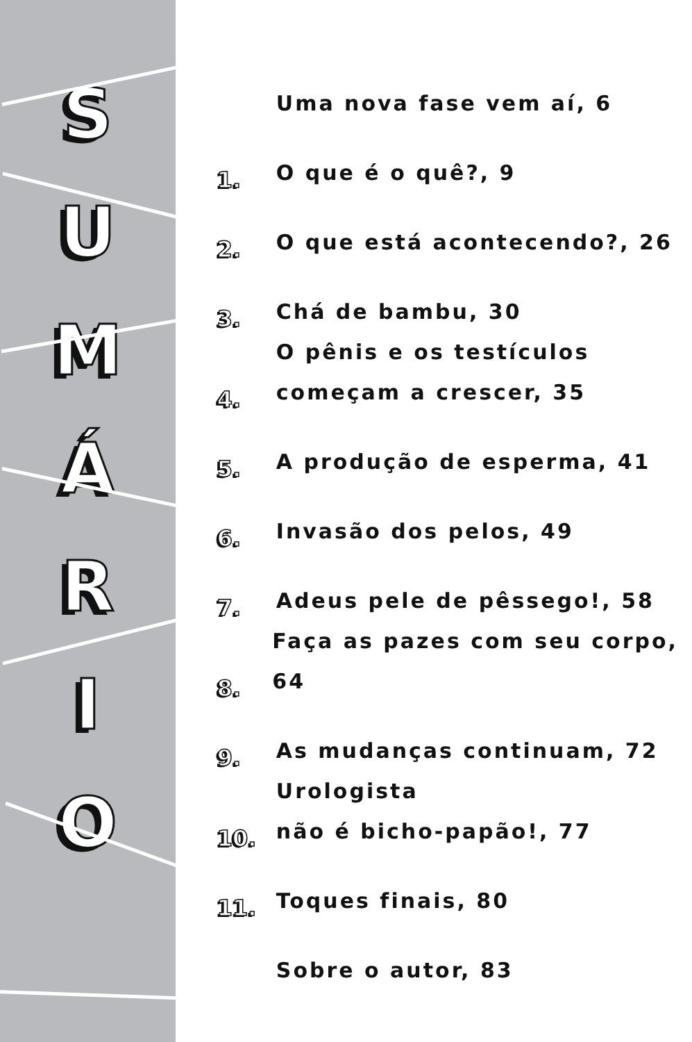SUMÁRIO
Uma nova fase vem aí, 6
1.
O que é o quê?, 9
2.
O que está acontecendo?, 26
3.
Chá de bambu, 30
4.
O pênis e os testículos
começam a crescer, 35
5.
A produção de esperma, 41
6.
Invasão dos pelos, 49
7.
Adeus pele de pêssego!, 58
8.
Faça as pazes com seu corpo, 64
9.
As mudanças continuam, 72
10.
Urologista
não é bicho-papão!, 77
11.
Toques finais, 80
Sobre o autor, 83